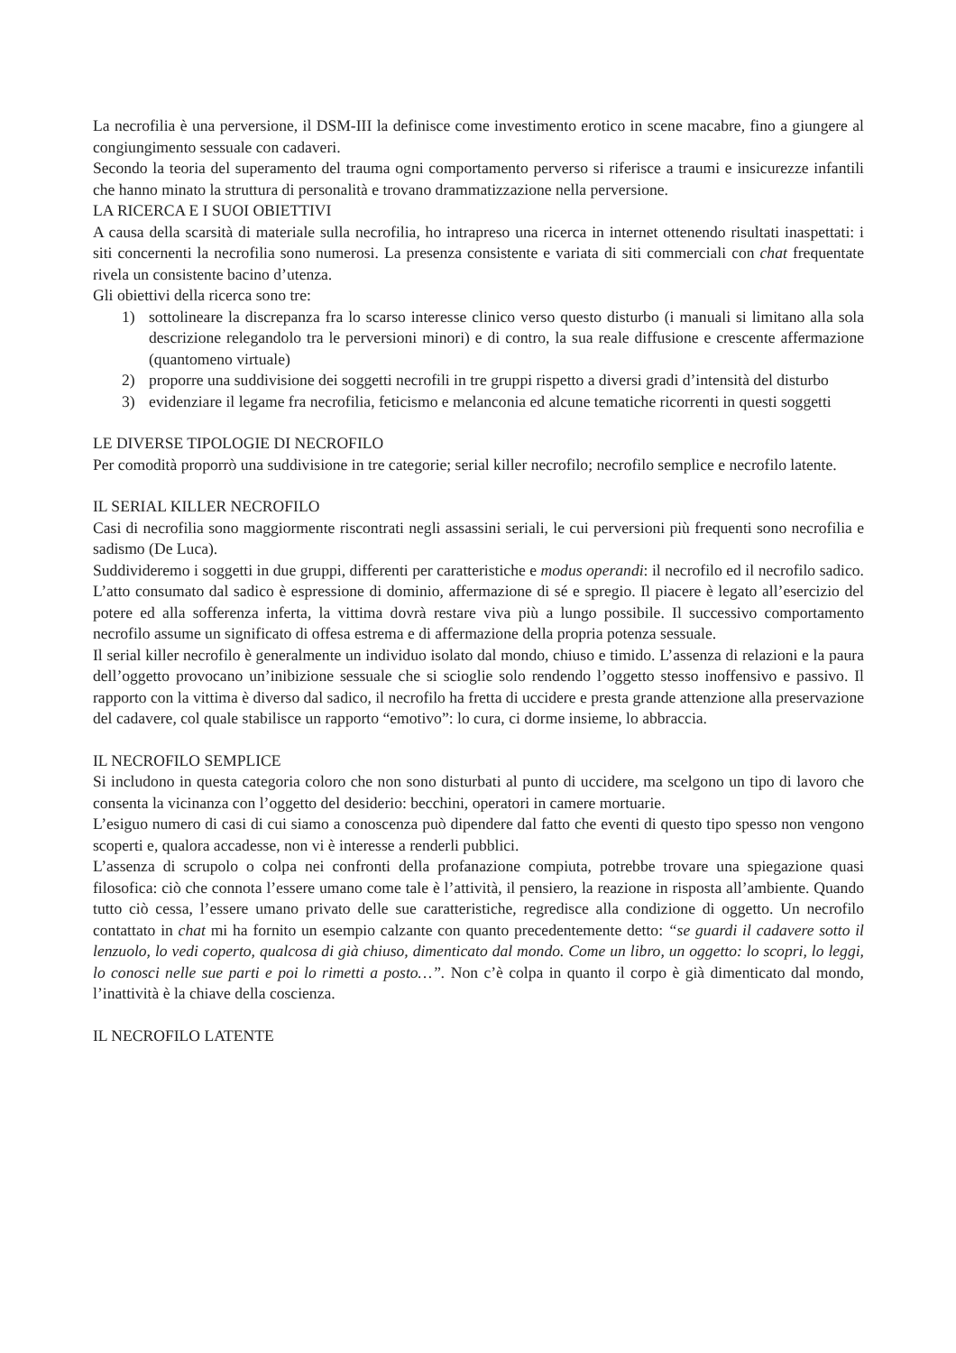La necrofilia è una perversione, il DSM-III la definisce come investimento erotico in scene macabre, fino a giungere al congiungimento sessuale con cadaveri.
Secondo la teoria del superamento del trauma ogni comportamento perverso si riferisce a traumi e insicurezze infantili che hanno minato la struttura di personalità e trovano drammatizzazione nella perversione.
LA RICERCA E I SUOI OBIETTIVI
A causa della scarsità di materiale sulla necrofilia, ho intrapreso una ricerca in internet ottenendo risultati inaspettati: i siti concernenti la necrofilia sono numerosi. La presenza consistente e variata di siti commerciali con chat frequentate rivela un consistente bacino d’utenza.
Gli obiettivi della ricerca sono tre:
1) sottolineare la discrepanza fra lo scarso interesse clinico verso questo disturbo (i manuali si limitano alla sola descrizione relegandolo tra le perversioni minori) e di contro, la sua reale diffusione e crescente affermazione (quantomeno virtuale)
2) proporre una suddivisione dei soggetti necrofili in tre gruppi rispetto a diversi gradi d’intensità del disturbo
3) evidenziare il legame fra necrofilia, feticismo e melanconia ed alcune tematiche ricorrenti in questi soggetti
LE DIVERSE TIPOLOGIE DI NECROFILO
Per comodità proporrò una suddivisione in tre categorie; serial killer necrofilo; necrofilo semplice e necrofilo latente.
IL SERIAL KILLER NECROFILO
Casi di necrofilia sono maggiormente riscontrati negli assassini seriali, le cui perversioni più frequenti sono necrofilia e sadismo (De Luca).
Suddivideremo i soggetti in due gruppi, differenti per caratteristiche e modus operandi: il necrofilo ed il necrofilo sadico. L’atto consumato dal sadico è espressione di dominio, affermazione di sé e spregio. Il piacere è legato all’esercizio del potere ed alla sofferenza inferta, la vittima dovrà restare viva più a lungo possibile. Il successivo comportamento necrofilo assume un significato di offesa estrema e di affermazione della propria potenza sessuale.
Il serial killer necrofilo è generalmente un individuo isolato dal mondo, chiuso e timido. L’assenza di relazioni e la paura dell’oggetto provocano un’inibizione sessuale che si scioglie solo rendendo l’oggetto stesso inoffensivo e passivo. Il rapporto con la vittima è diverso dal sadico, il necrofilo ha fretta di uccidere e presta grande attenzione alla preservazione del cadavere, col quale stabilisce un rapporto “emotivo”: lo cura, ci dorme insieme, lo abbraccia.
IL NECROFILO SEMPLICE
Si includono in questa categoria coloro che non sono disturbati al punto di uccidere, ma scelgono un tipo di lavoro che consenta la vicinanza con l’oggetto del desiderio: becchini, operatori in camere mortuarie.
L’esiguo numero di casi di cui siamo a conoscenza può dipendere dal fatto che eventi di questo tipo spesso non vengono scoperti e, qualora accadesse, non vi è interesse a renderli pubblici.
L’assenza di scrupolo o colpa nei confronti della profanazione compiuta, potrebbe trovare una spiegazione quasi filosofica: ciò che connota l’essere umano come tale è l’attività, il pensiero, la reazione in risposta all’ambiente. Quando tutto ciò cessa, l’essere umano privato delle sue caratteristiche, regredisce alla condizione di oggetto. Un necrofilo contattato in chat mi ha fornito un esempio calzante con quanto precedentemente detto: “se guardi il cadavere sotto il lenzuolo, lo vedi coperto, qualcosa di già chiuso, dimenticato dal mondo. Come un libro, un oggetto: lo scopri, lo leggi, lo conosci nelle sue parti e poi lo rimetti a posto…”. Non c’è colpa in quanto il corpo è già dimenticato dal mondo, l’inattività è la chiave della coscienza.
IL NECROFILO LATENTE